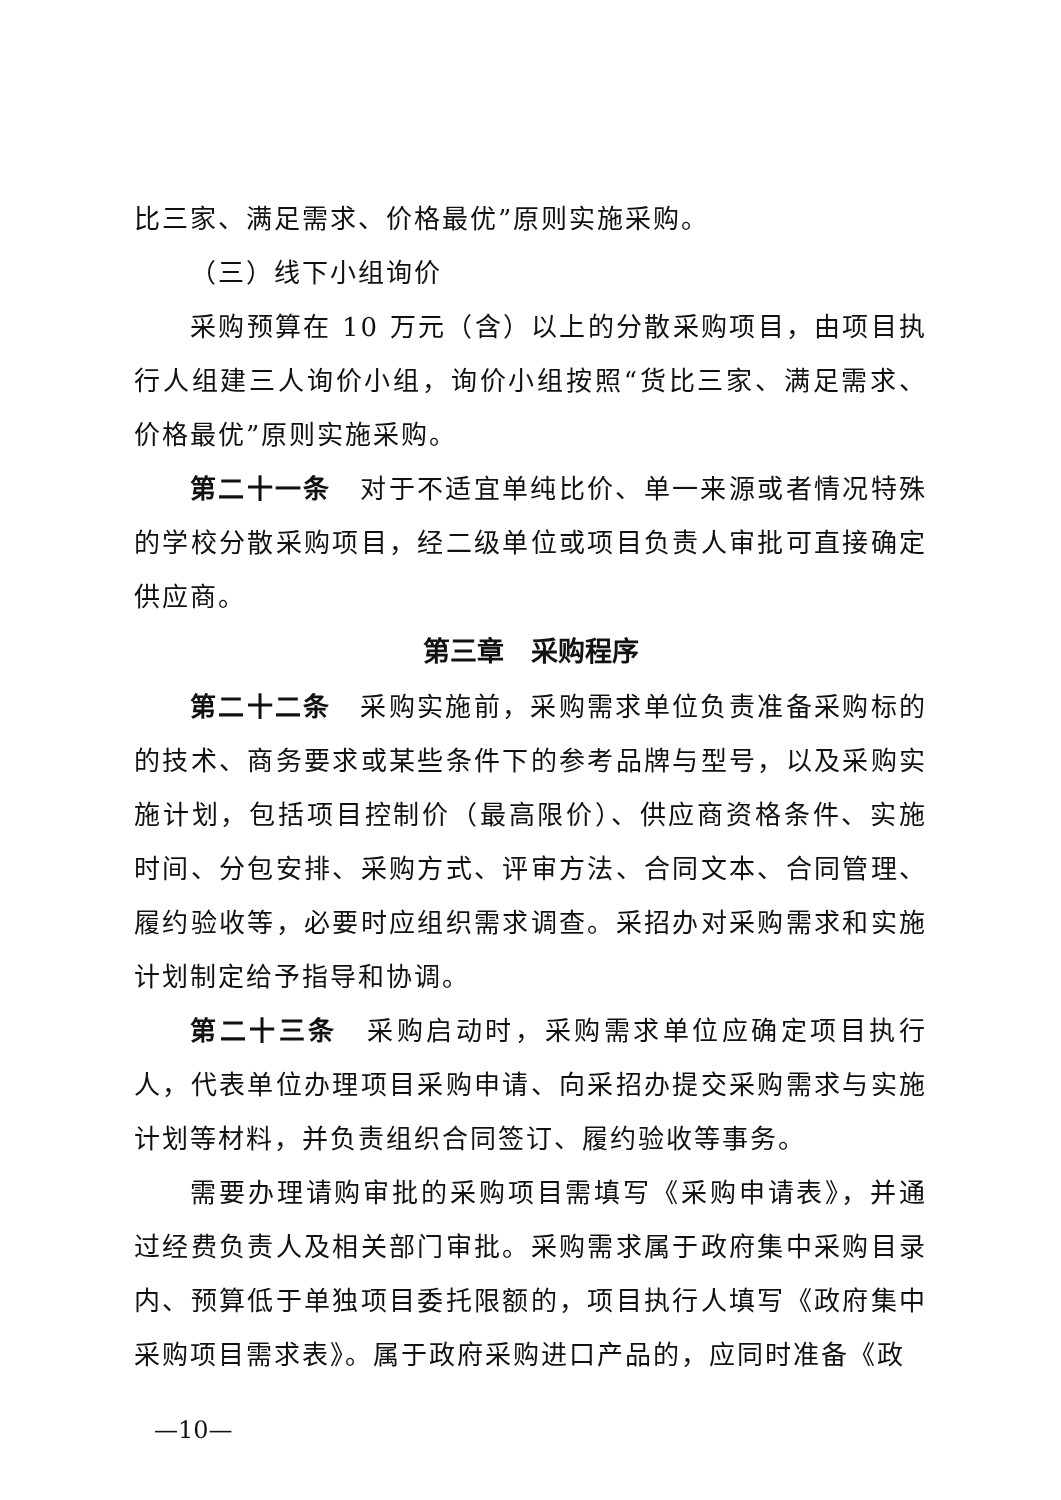比三家、满足需求、价格最优”原则实施采购。
（三）线下小组询价
采购预算在 10 万元（含）以上的分散采购项目，由项目执行人组建三人询价小组，询价小组按照“货比三家、满足需求、价格最优”原则实施采购。
第二十一条　对于不适宜单纯比价、单一来源或者情况特殊的学校分散采购项目，经二级单位或项目负责人审批可直接确定供应商。
第三章　采购程序
第二十二条　采购实施前，采购需求单位负责准备采购标的的技术、商务要求或某些条件下的参考品牌与型号，以及采购实施计划，包括项目控制价（最高限价）、供应商资格条件、实施时间、分包安排、采购方式、评审方法、合同文本、合同管理、履约验收等，必要时应组织需求调查。采招办对采购需求和实施计划制定给予指导和协调。
第二十三条　采购启动时，采购需求单位应确定项目执行人，代表单位办理项目采购申请、向采招办提交采购需求与实施计划等材料，并负责组织合同签订、履约验收等事务。
需要办理请购审批的采购项目需填写《采购申请表》，并通过经费负责人及相关部门审批。采购需求属于政府集中采购目录内、预算低于单独项目委托限额的，项目执行人填写《政府集中采购项目需求表》。属于政府采购进口产品的，应同时准备《政
—10—